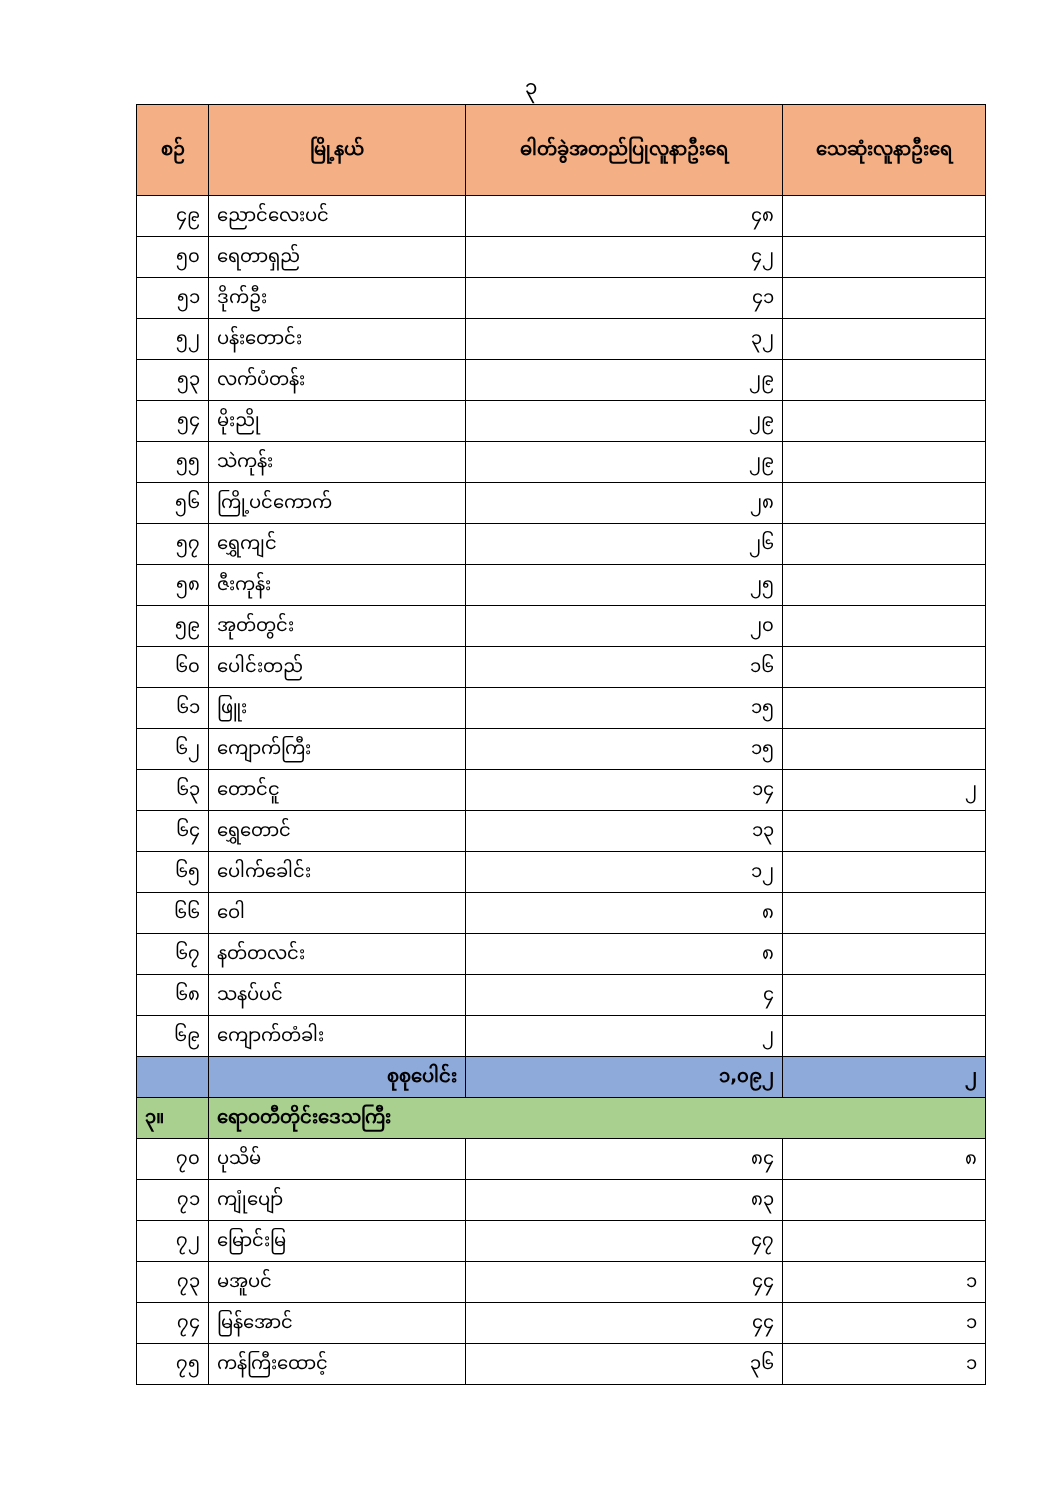၃
| စဉ် | မြို့နယ် | ဓါတ်ခွဲအတည်ပြုလူနာဦးရေ | သေဆုံးလူနာဦးရေ |
| --- | --- | --- | --- |
| ၄၉ | ညောင်လေးပင် | ၄၈ | |
| ၅၀ | ရေတာရှည် | ၄၂ | |
| ၅၁ | ဒိုက်ဦး | ၄၁ | |
| ၅၂ | ပန်းတောင်း | ၃၂ | |
| ၅၃ | လက်ပံတန်း | ၂၉ | |
| ၅၄ | မိုးညို | ၂၉ | |
| ၅၅ | သဲကုန်း | ၂၉ | |
| ၅၆ | ကြို့ပင်ကောက် | ၂၈ | |
| ၅၇ | ရွှေကျင် | ၂၆ | |
| ၅၈ | ဇီးကုန်း | ၂၅ | |
| ၅၉ | အုတ်တွင်း | ၂၀ | |
| ၆၀ | ပေါင်းတည် | ၁၆ | |
| ၆၁ | ဖြူး | ၁၅ | |
| ၆၂ | ကျောက်ကြီး | ၁၅ | |
| ၆၃ | တောင်ငူ | ၁၄ | ၂ |
| ၆၄ | ရွှေတောင် | ၁၃ | |
| ၆၅ | ပေါက်ခေါင်း | ၁၂ | |
| ၆၆ | ဝေါ | ၈ | |
| ၆၇ | နတ်တလင်း | ၈ | |
| ၆၈ | သနပ်ပင် | ၄ | |
| ၆၉ | ကျောက်တံခါး | ၂ | |
| | စုစုပေါင်း | ၁,၀၉၂ | ၂ |
| ၃။ | ရောဝတီတိုင်းဒေသကြီး | | |
| ၇၀ | ပုသိမ် | ၈၄ | ၈ |
| ၇၁ | ကျုံပျော် | ၈၃ | |
| ၇၂ | မြောင်းမြ | ၄၇ | |
| ၇၃ | မအူပင် | ၄၄ | ၁ |
| ၇၄ | မြန်အောင် | ၄၄ | ၁ |
| ၇၅ | ကန်ကြီးထောင့် | ၃၆ | ၁ |